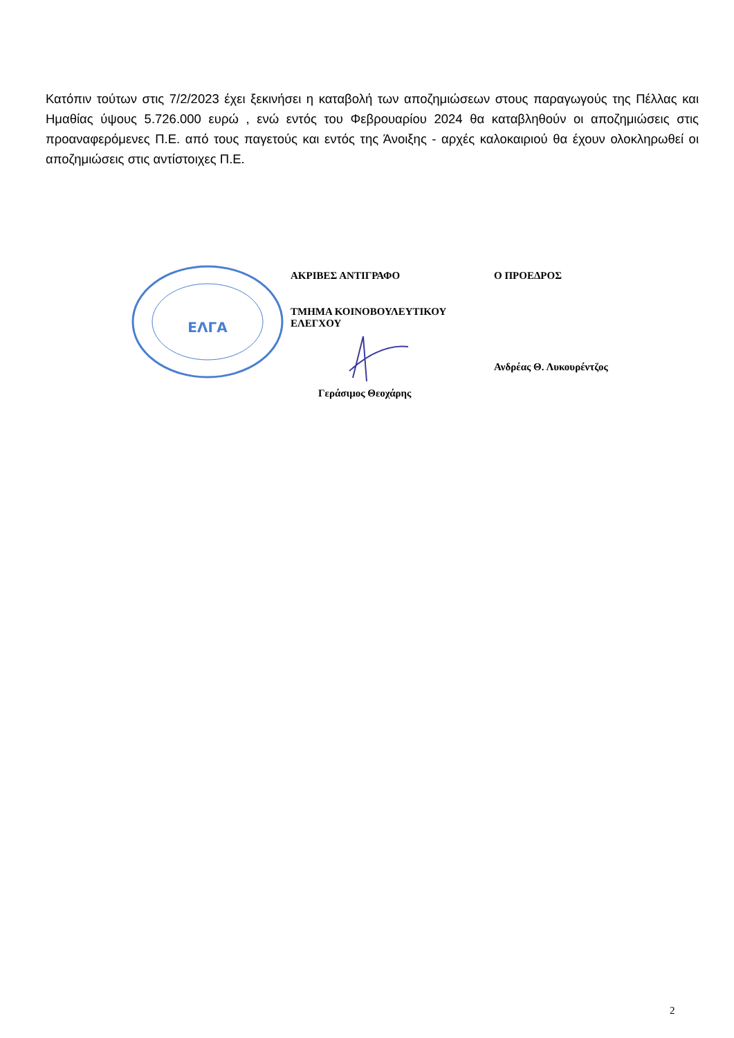Κατόπιν τούτων στις 7/2/2023 έχει ξεκινήσει η καταβολή των αποζημιώσεων στους παραγωγούς της Πέλλας και Ημαθίας ύψους 5.726.000 ευρώ , ενώ εντός του Φεβρουαρίου 2024 θα καταβληθούν οι αποζημιώσεις στις προαναφερόμενες Π.Ε. από τους παγετούς και εντός της Άνοιξης - αρχές καλοκαιριού θα έχουν ολοκληρωθεί οι αποζημιώσεις στις αντίστοιχες Π.Ε.
ΕΛΓΑ
ΑΚΡΙΒΕΣ ΑΝΤΙΓΡΑΦΟ
ΤΜΗΜΑ ΚΟΙΝΟΒΟΥΛΕΥΤΙΚΟΥ ΕΛΕΓΧΟΥ
Γεράσιμος Θεοχάρης
Ο ΠΡΟΕΔΡΟΣ
Ανδρέας Θ. Λυκουρέντζος
2